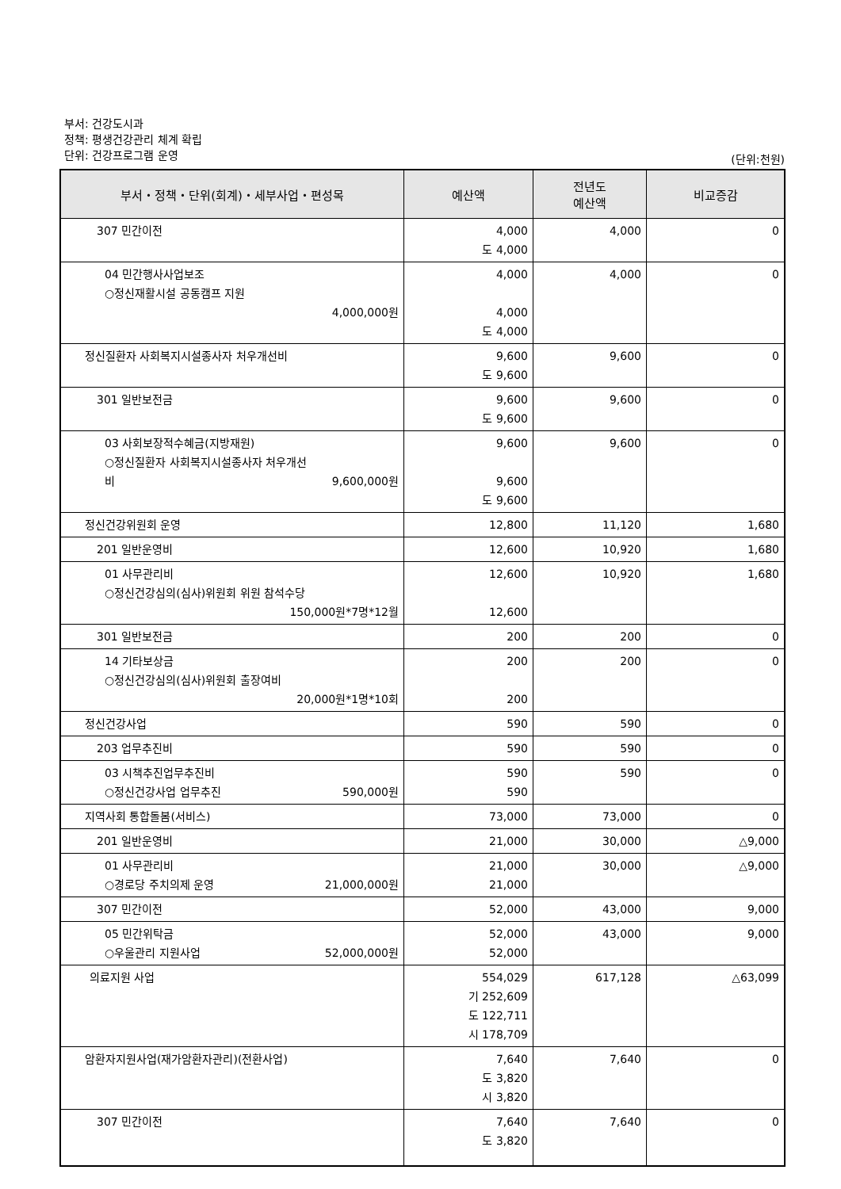부서: 건강도시과
정책: 평생건강관리 체계 확립
단위: 건강프로그램 운영
(단위:천원)
| 부서・정책・단위(회계)・세부사업・편성목 | 예산액 | 전년도 예산액 | 비교증감 |
| --- | --- | --- | --- |
| 307 민간이전 | 4,000 도 4,000 | 4,000 | 0 |
| 04 민간행사사업보조 ○정신재활시설 공동캠프 지원 4,000,000원 | 4,000 4,000 도 4,000 | 4,000 | 0 |
| 정신질환자 사회복지시설종사자 처우개선비 | 9,600 도 9,600 | 9,600 | 0 |
| 301 일반보전금 | 9,600 도 9,600 | 9,600 | 0 |
| 03 사회보장적수혜금(지방재원) ○정신질환자 사회복지시설종사자 처우개선 비 9,600,000원 | 9,600 9,600 도 9,600 | 9,600 | 0 |
| 정신건강위원회 운영 | 12,800 | 11,120 | 1,680 |
| 201 일반운영비 | 12,600 | 10,920 | 1,680 |
| 01 사무관리비 ○정신건강심의(심사)위원회 위원 참석수당 150,000원*7명*12월 | 12,600 12,600 | 10,920 | 1,680 |
| 301 일반보전금 | 200 | 200 | 0 |
| 14 기타보상금 ○정신건강심의(심사)위원회 출장여비 20,000원*1명*10회 | 200 200 | 200 | 0 |
| 정신건강사업 | 590 | 590 | 0 |
| 203 업무추진비 | 590 | 590 | 0 |
| 03 시책추진업무추진비 ○정신건강사업 업무추진 590,000원 | 590 590 | 590 | 0 |
| 지역사회 통합돌봄(서비스) | 73,000 | 73,000 | 0 |
| 201 일반운영비 | 21,000 | 30,000 | △9,000 |
| 01 사무관리비 ○경로당 주치의제 운영 21,000,000원 | 21,000 21,000 | 30,000 | △9,000 |
| 307 민간이전 | 52,000 | 43,000 | 9,000 |
| 05 민간위탁금 ○우울관리 지원사업 52,000,000원 | 52,000 52,000 | 43,000 | 9,000 |
| 의료지원 사업 | 554,029 기 252,609 도 122,711 시 178,709 | 617,128 | △63,099 |
| 암환자지원사업(재가암환자관리)(전환사업) | 7,640 도 3,820 시 3,820 | 7,640 | 0 |
| 307 민간이전 | 7,640 도 3,820 | 7,640 | 0 |